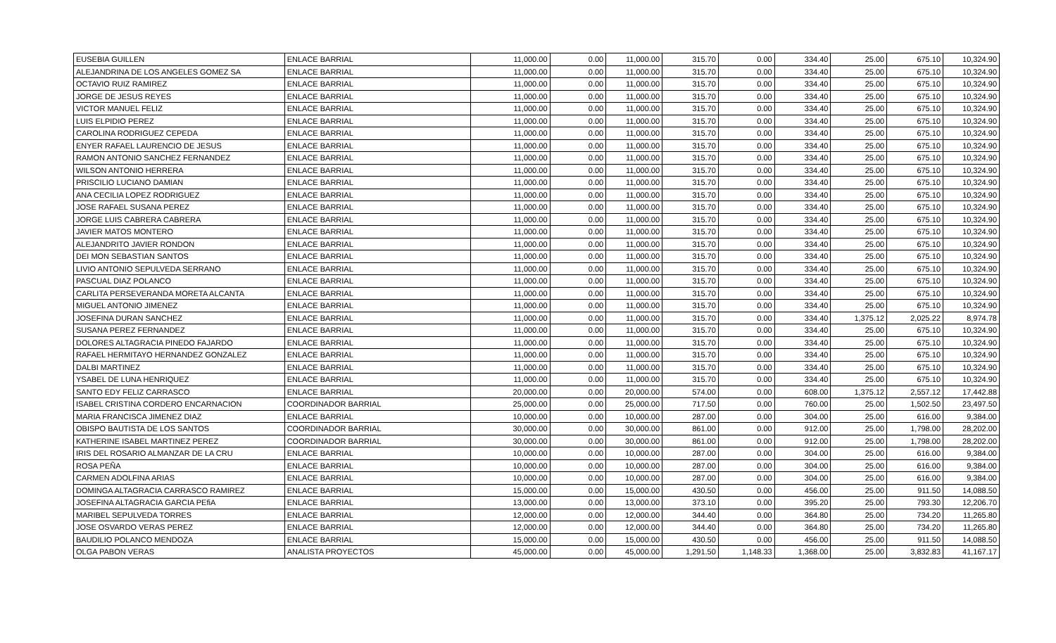| EUSEBIA GUILLEN | ENLACE BARRIAL | 11,000.00 | 0.00 | 11,000.00 | 315.70 | 0.00 | 334.40 | 25.00 | 675.10 | 10,324.90 |
| ALEJANDRINA DE LOS ANGELES GOMEZ SA | ENLACE BARRIAL | 11,000.00 | 0.00 | 11,000.00 | 315.70 | 0.00 | 334.40 | 25.00 | 675.10 | 10,324.90 |
| OCTAVIO RUIZ RAMIREZ | ENLACE BARRIAL | 11,000.00 | 0.00 | 11,000.00 | 315.70 | 0.00 | 334.40 | 25.00 | 675.10 | 10,324.90 |
| JORGE DE JESUS REYES | ENLACE BARRIAL | 11,000.00 | 0.00 | 11,000.00 | 315.70 | 0.00 | 334.40 | 25.00 | 675.10 | 10,324.90 |
| VICTOR MANUEL FELIZ | ENLACE BARRIAL | 11,000.00 | 0.00 | 11,000.00 | 315.70 | 0.00 | 334.40 | 25.00 | 675.10 | 10,324.90 |
| LUIS ELPIDIO PEREZ | ENLACE BARRIAL | 11,000.00 | 0.00 | 11,000.00 | 315.70 | 0.00 | 334.40 | 25.00 | 675.10 | 10,324.90 |
| CAROLINA RODRIGUEZ CEPEDA | ENLACE BARRIAL | 11,000.00 | 0.00 | 11,000.00 | 315.70 | 0.00 | 334.40 | 25.00 | 675.10 | 10,324.90 |
| ENYER RAFAEL LAURENCIO DE JESUS | ENLACE BARRIAL | 11,000.00 | 0.00 | 11,000.00 | 315.70 | 0.00 | 334.40 | 25.00 | 675.10 | 10,324.90 |
| RAMON ANTONIO SANCHEZ FERNANDEZ | ENLACE BARRIAL | 11,000.00 | 0.00 | 11,000.00 | 315.70 | 0.00 | 334.40 | 25.00 | 675.10 | 10,324.90 |
| WILSON ANTONIO HERRERA | ENLACE BARRIAL | 11,000.00 | 0.00 | 11,000.00 | 315.70 | 0.00 | 334.40 | 25.00 | 675.10 | 10,324.90 |
| PRISCILIO LUCIANO DAMIAN | ENLACE BARRIAL | 11,000.00 | 0.00 | 11,000.00 | 315.70 | 0.00 | 334.40 | 25.00 | 675.10 | 10,324.90 |
| ANA CECILIA LOPEZ RODRIGUEZ | ENLACE BARRIAL | 11,000.00 | 0.00 | 11,000.00 | 315.70 | 0.00 | 334.40 | 25.00 | 675.10 | 10,324.90 |
| JOSE RAFAEL SUSANA PEREZ | ENLACE BARRIAL | 11,000.00 | 0.00 | 11,000.00 | 315.70 | 0.00 | 334.40 | 25.00 | 675.10 | 10,324.90 |
| JORGE LUIS CABRERA CABRERA | ENLACE BARRIAL | 11,000.00 | 0.00 | 11,000.00 | 315.70 | 0.00 | 334.40 | 25.00 | 675.10 | 10,324.90 |
| JAVIER MATOS MONTERO | ENLACE BARRIAL | 11,000.00 | 0.00 | 11,000.00 | 315.70 | 0.00 | 334.40 | 25.00 | 675.10 | 10,324.90 |
| ALEJANDRITO JAVIER RONDON | ENLACE BARRIAL | 11,000.00 | 0.00 | 11,000.00 | 315.70 | 0.00 | 334.40 | 25.00 | 675.10 | 10,324.90 |
| DEI MON SEBASTIAN SANTOS | ENLACE BARRIAL | 11,000.00 | 0.00 | 11,000.00 | 315.70 | 0.00 | 334.40 | 25.00 | 675.10 | 10,324.90 |
| LIVIO ANTONIO SEPULVEDA SERRANO | ENLACE BARRIAL | 11,000.00 | 0.00 | 11,000.00 | 315.70 | 0.00 | 334.40 | 25.00 | 675.10 | 10,324.90 |
| PASCUAL DIAZ POLANCO | ENLACE BARRIAL | 11,000.00 | 0.00 | 11,000.00 | 315.70 | 0.00 | 334.40 | 25.00 | 675.10 | 10,324.90 |
| CARLITA PERSEVERANDA MORETA ALCANTA | ENLACE BARRIAL | 11,000.00 | 0.00 | 11,000.00 | 315.70 | 0.00 | 334.40 | 25.00 | 675.10 | 10,324.90 |
| MIGUEL ANTONIO JIMENEZ | ENLACE BARRIAL | 11,000.00 | 0.00 | 11,000.00 | 315.70 | 0.00 | 334.40 | 25.00 | 675.10 | 10,324.90 |
| JOSEFINA DURAN SANCHEZ | ENLACE BARRIAL | 11,000.00 | 0.00 | 11,000.00 | 315.70 | 0.00 | 334.40 | 1,375.12 | 2,025.22 | 8,974.78 |
| SUSANA PEREZ FERNANDEZ | ENLACE BARRIAL | 11,000.00 | 0.00 | 11,000.00 | 315.70 | 0.00 | 334.40 | 25.00 | 675.10 | 10,324.90 |
| DOLORES ALTAGRACIA PINEDO FAJARDO | ENLACE BARRIAL | 11,000.00 | 0.00 | 11,000.00 | 315.70 | 0.00 | 334.40 | 25.00 | 675.10 | 10,324.90 |
| RAFAEL HERMITAYO HERNANDEZ GONZALEZ | ENLACE BARRIAL | 11,000.00 | 0.00 | 11,000.00 | 315.70 | 0.00 | 334.40 | 25.00 | 675.10 | 10,324.90 |
| DALBI MARTINEZ | ENLACE BARRIAL | 11,000.00 | 0.00 | 11,000.00 | 315.70 | 0.00 | 334.40 | 25.00 | 675.10 | 10,324.90 |
| YSABEL DE LUNA HENRIQUEZ | ENLACE BARRIAL | 11,000.00 | 0.00 | 11,000.00 | 315.70 | 0.00 | 334.40 | 25.00 | 675.10 | 10,324.90 |
| SANTO EDY FELIZ CARRASCO | ENLACE BARRIAL | 20,000.00 | 0.00 | 20,000.00 | 574.00 | 0.00 | 608.00 | 1,375.12 | 2,557.12 | 17,442.88 |
| ISABEL CRISTINA CORDERO ENCARNACION | COORDINADOR BARRIAL | 25,000.00 | 0.00 | 25,000.00 | 717.50 | 0.00 | 760.00 | 25.00 | 1,502.50 | 23,497.50 |
| MARIA FRANCISCA JIMENEZ DIAZ | ENLACE BARRIAL | 10,000.00 | 0.00 | 10,000.00 | 287.00 | 0.00 | 304.00 | 25.00 | 616.00 | 9,384.00 |
| OBISPO BAUTISTA DE LOS SANTOS | COORDINADOR BARRIAL | 30,000.00 | 0.00 | 30,000.00 | 861.00 | 0.00 | 912.00 | 25.00 | 1,798.00 | 28,202.00 |
| KATHERINE ISABEL MARTINEZ PEREZ | COORDINADOR BARRIAL | 30,000.00 | 0.00 | 30,000.00 | 861.00 | 0.00 | 912.00 | 25.00 | 1,798.00 | 28,202.00 |
| IRIS DEL ROSARIO ALMANZAR DE LA CRU | ENLACE BARRIAL | 10,000.00 | 0.00 | 10,000.00 | 287.00 | 0.00 | 304.00 | 25.00 | 616.00 | 9,384.00 |
| ROSA PEÑA | ENLACE BARRIAL | 10,000.00 | 0.00 | 10,000.00 | 287.00 | 0.00 | 304.00 | 25.00 | 616.00 | 9,384.00 |
| CARMEN ADOLFINA ARIAS | ENLACE BARRIAL | 10,000.00 | 0.00 | 10,000.00 | 287.00 | 0.00 | 304.00 | 25.00 | 616.00 | 9,384.00 |
| DOMINGA ALTAGRACIA CARRASCO RAMIREZ | ENLACE BARRIAL | 15,000.00 | 0.00 | 15,000.00 | 430.50 | 0.00 | 456.00 | 25.00 | 911.50 | 14,088.50 |
| JOSEFINA ALTAGRACIA GARCIA PEfiA | ENLACE BARRIAL | 13,000.00 | 0.00 | 13,000.00 | 373.10 | 0.00 | 395.20 | 25.00 | 793.30 | 12,206.70 |
| MARIBEL SEPULVEDA TORRES | ENLACE BARRIAL | 12,000.00 | 0.00 | 12,000.00 | 344.40 | 0.00 | 364.80 | 25.00 | 734.20 | 11,265.80 |
| JOSE OSVARDO VERAS PEREZ | ENLACE BARRIAL | 12,000.00 | 0.00 | 12,000.00 | 344.40 | 0.00 | 364.80 | 25.00 | 734.20 | 11,265.80 |
| BAUDILIO POLANCO MENDOZA | ENLACE BARRIAL | 15,000.00 | 0.00 | 15,000.00 | 430.50 | 0.00 | 456.00 | 25.00 | 911.50 | 14,088.50 |
| OLGA PABON VERAS | ANALISTA PROYECTOS | 45,000.00 | 0.00 | 45,000.00 | 1,291.50 | 1,148.33 | 1,368.00 | 25.00 | 3,832.83 | 41,167.17 |